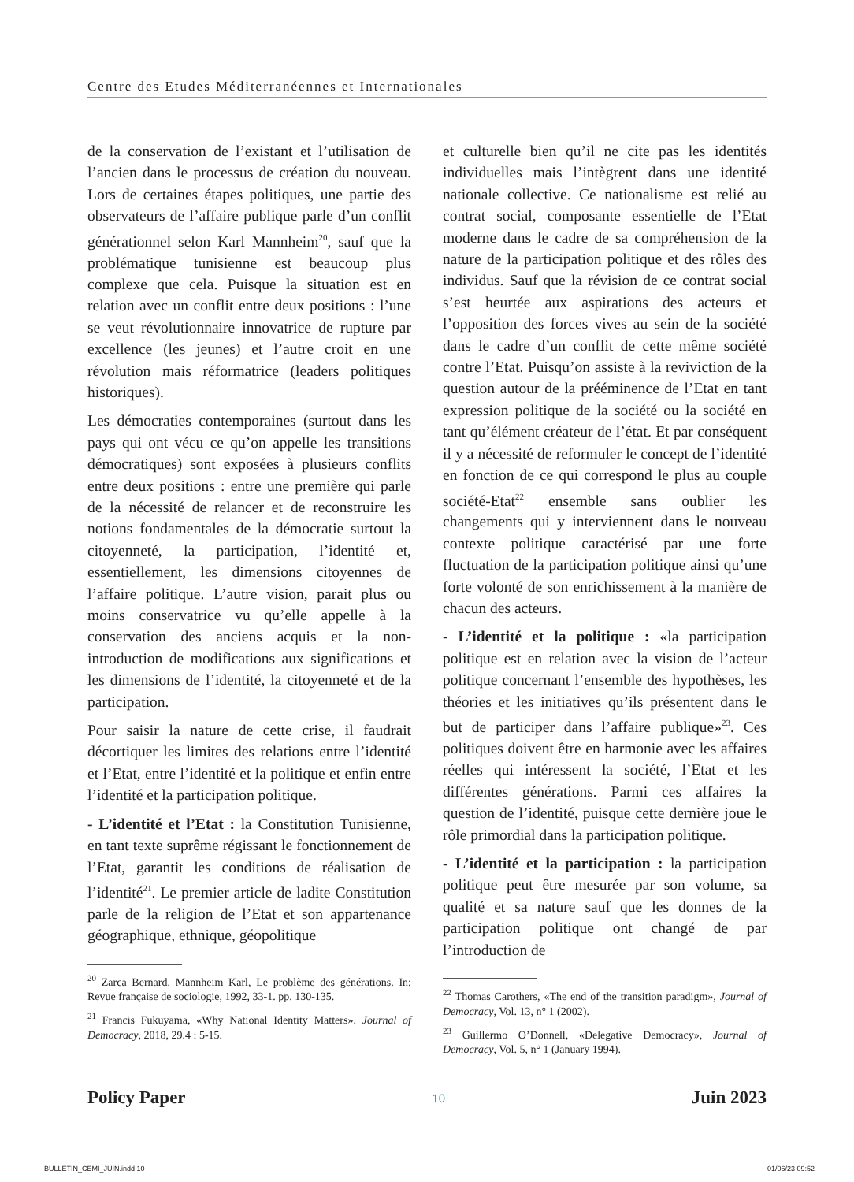Centre des Etudes Méditerranéennes et Internationales
de la conservation de l’existant et l’utilisation de l’ancien dans le processus de création du nouveau. Lors de certaines étapes politiques, une partie des observateurs de l’affaire publique parle d’un conflit générationnel selon Karl Mannheim<sup>20</sup>, sauf que la problématique tunisienne est beaucoup plus complexe que cela. Puisque la situation est en relation avec un conflit entre deux positions : l’une se veut révolutionnaire innovatrice de rupture par excellence (les jeunes) et l’autre croit en une révolution mais réformatrice (leaders politiques historiques).
Les démocraties contemporaines (surtout dans les pays qui ont vécu ce qu’on appelle les transitions démocratiques) sont exposées à plusieurs conflits entre deux positions : entre une première qui parle de la nécessité de relancer et de reconstruire les notions fondamentales de la démocratie surtout la citoyenneté, la participation, l’identité et, essentiellement, les dimensions citoyennes de l’affaire politique. L’autre vision, parait plus ou moins conservatrice vu qu’elle appelle à la conservation des anciens acquis et la non-introduction de modifications aux significations et les dimensions de l’identité, la citoyenneté et de la participation.
Pour saisir la nature de cette crise, il faudrait décortiquer les limites des relations entre l’identité et l’Etat, entre l’identité et la politique et enfin entre l’identité et la participation politique.
- L’identité et l’Etat : la Constitution Tunisienne, en tant texte suprême régissant le fonctionnement de l’Etat, garantit les conditions de réalisation de l’identité<sup>21</sup>. Le premier article de ladite Constitution parle de la religion de l’Etat et son appartenance géographique, ethnique, géopolitique
<sup>20</sup> Zarca Bernard. Mannheim Karl, Le problème des générations. In: Revue française de sociologie, 1992, 33-1. pp. 130-135.
<sup>21</sup> Francis Fukuyama, «Why National Identity Matters». Journal of Democracy, 2018, 29.4 : 5-15.
et culturelle bien qu’il ne cite pas les identités individuelles mais l’intègrent dans une identité nationale collective. Ce nationalisme est relié au contrat social, composante essentielle de l’Etat moderne dans le cadre de sa compréhension de la nature de la participation politique et des rôles des individus. Sauf que la révision de ce contrat social s’est heurtée aux aspirations des acteurs et l’opposition des forces vives au sein de la société dans le cadre d’un conflit de cette même société contre l’Etat. Puisqu’on assiste à la reviviction de la question autour de la prééminence de l’Etat en tant expression politique de la société ou la société en tant qu’élément créateur de l’état. Et par conséquent il y a nécessité de reformuler le concept de l’identité en fonction de ce qui correspond le plus au couple société-Etat<sup>22</sup> ensemble sans oublier les changements qui y interviennent dans le nouveau contexte politique caractérisé par une forte fluctuation de la participation politique ainsi qu’une forte volonté de son enrichissement à la manière de chacun des acteurs.
- L’identité et la politique : «la participation politique est en relation avec la vision de l’acteur politique concernant l’ensemble des hypothèses, les théories et les initiatives qu’ils présentent dans le but de participer dans l’affaire publique»<sup>23</sup>. Ces politiques doivent être en harmonie avec les affaires réelles qui intéressent la société, l’Etat et les différentes générations. Parmi ces affaires la question de l’identité, puisque cette dernière joue le rôle primordial dans la participation politique.
- L’identité et la participation : la participation politique peut être mesurée par son volume, sa qualité et sa nature sauf que les donnes de la participation politique ont changé de par l’introduction de
<sup>22</sup> Thomas Carothers, «The end of the transition paradigm», Journal of Democracy, Vol. 13, n° 1 (2002).
<sup>23</sup> Guillermo O’Donnell, «Delegative Democracy», Journal of Democracy, Vol. 5, n° 1 (January 1994).
Policy Paper 10 Juin 2023
BULLETIN_CEMI_JUIN.indd 10 01/06/23 09:52